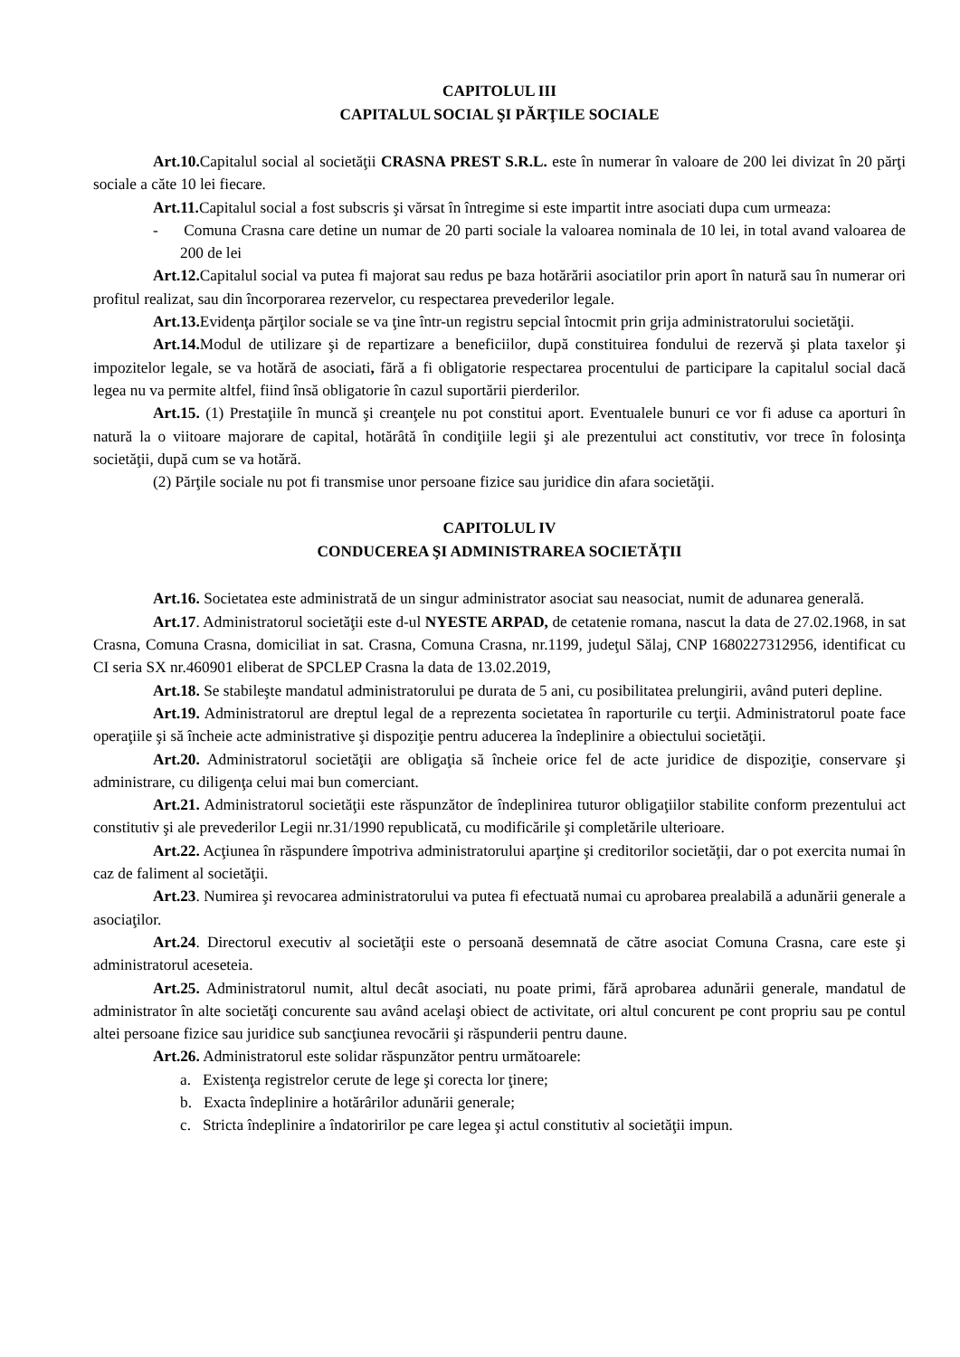CAPITOLUL III
CAPITALUL SOCIAL ŞI PĂRŢILE SOCIALE
Art.10. Capitalul social al societăţii CRASNA PREST S.R.L. este în numerar în valoare de 200 lei divizat în 20 părţi sociale a căte 10 lei fiecare.
Art.11. Capitalul social a fost subscris şi vărsat în întregime si este impartit intre asociati dupa cum urmeaza:
- Comuna Crasna care detine un numar de 20 parti sociale la valoarea nominala de 10 lei, in total avand valoarea de 200 de lei
Art.12. Capitalul social va putea fi majorat sau redus pe baza hotărării asociatilor prin aport în natură sau în numerar ori profitul realizat, sau din încorporarea rezervelor, cu respectarea prevederilor legale.
Art.13. Evidenţa părţilor sociale se va ţine într-un registru sepcial întocmit prin grija administratorului societăţii.
Art.14. Modul de utilizare şi de repartizare a beneficiilor, după constituirea fondului de rezervă şi plata taxelor şi impozitelor legale, se va hotără de asociati, fără a fi obligatorie respectarea procentului de participare la capitalul social dacă legea nu va permite altfel, fiind însă obligatorie în cazul suportării pierderilor.
Art.15. (1) Prestaţiile în muncă şi creanţele nu pot constitui aport. Eventualele bunuri ce vor fi aduse ca aporturi în natură la o viitoare majorare de capital, hotărâtă în condiţiile legii şi ale prezentului act constitutiv, vor trece în folosinţa societăţii, după cum se va hotără.
(2) Părţile sociale nu pot fi transmise unor persoane fizice sau juridice din afara societăţii.
CAPITOLUL IV
CONDUCEREA ŞI ADMINISTRAREA SOCIETĂŢII
Art.16. Societatea este administrată de un singur administrator asociat sau neasociat, numit de adunarea generală.
Art.17. Administratorul societăţii este d-ul NYESTE ARPAD, de cetatenie romana, nascut la data de 27.02.1968, in sat Crasna, Comuna Crasna, domiciliat in sat. Crasna, Comuna Crasna, nr.1199, judeţul Sălaj, CNP 1680227312956, identificat cu CI seria SX nr.460901 eliberat de SPCLEP Crasna la data de 13.02.2019,
Art.18. Se stabileşte mandatul administratorului pe durata de 5 ani, cu posibilitatea prelungirii, având puteri depline.
Art.19. Administratorul are dreptul legal de a reprezenta societatea în raporturile cu terţii. Administratorul poate face operaţiile şi să încheie acte administrative şi dispoziţie pentru aducerea la îndeplinire a obiectului societăţii.
Art.20. Administratorul societăţii are obligaţia să încheie orice fel de acte juridice de dispoziţie, conservare şi administrare, cu diligenţa celui mai bun comerciant.
Art.21. Administratorul societăţii este răspunzător de îndeplinirea tuturor obligaţiilor stabilite conform prezentului act constitutiv şi ale prevederilor Legii nr.31/1990 republicată, cu modificările şi completările ulterioare.
Art.22. Acţiunea în răspundere împotriva administratorului aparţine şi creditorilor societăţii, dar o pot exercita numai în caz de faliment al societăţii.
Art.23. Numirea şi revocarea administratorului va putea fi efectuată numai cu aprobarea prealabilă a adunării generale a asociaţilor.
Art.24. Directorul executiv al societăţii este o persoană desemnată de către asociat Comuna Crasna, care este şi administratorul aceseteia.
Art.25. Administratorul numit, altul decât asociati, nu poate primi, fără aprobarea adunării generale, mandatul de administrator în alte societăţi concurente sau având acelaşi obiect de activitate, ori altul concurent pe cont propriu sau pe contul altei persoane fizice sau juridice sub sancţiunea revocării şi răspunderii pentru daune.
Art.26. Administratorul este solidar răspunzător pentru următoarele:
a. Existenţa registrelor cerute de lege şi corecta lor ţinere;
b. Exacta îndeplinire a hotărârilor adunării generale;
c. Stricta îndeplinire a îndatoririlor pe care legea şi actul constitutiv al societăţii impun.